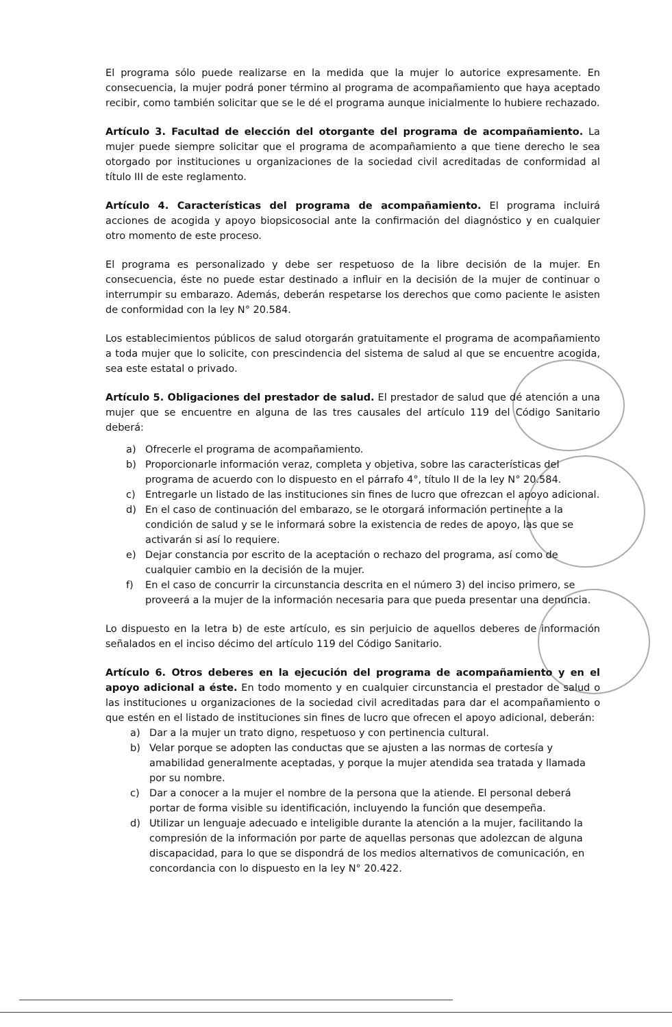El programa sólo puede realizarse en la medida que la mujer lo autorice expresamente. En consecuencia, la mujer podrá poner término al programa de acompañamiento que haya aceptado recibir, como también solicitar que se le dé el programa aunque inicialmente lo hubiere rechazado.
Artículo 3. Facultad de elección del otorgante del programa de acompañamiento. La mujer puede siempre solicitar que el programa de acompañamiento a que tiene derecho le sea otorgado por instituciones u organizaciones de la sociedad civil acreditadas de conformidad al título III de este reglamento.
Artículo 4. Características del programa de acompañamiento. El programa incluirá acciones de acogida y apoyo biopsicosocial ante la confirmación del diagnóstico y en cualquier otro momento de este proceso.
El programa es personalizado y debe ser respetuoso de la libre decisión de la mujer. En consecuencia, éste no puede estar destinado a influir en la decisión de la mujer de continuar o interrumpir su embarazo. Además, deberán respetarse los derechos que como paciente le asisten de conformidad con la ley N° 20.584.
Los establecimientos públicos de salud otorgarán gratuitamente el programa de acompañamiento a toda mujer que lo solicite, con prescindencia del sistema de salud al que se encuentre acogida, sea este estatal o privado.
Artículo 5. Obligaciones del prestador de salud. El prestador de salud que dé atención a una mujer que se encuentre en alguna de las tres causales del artículo 119 del Código Sanitario deberá:
a) Ofrecerle el programa de acompañamiento.
b) Proporcionarle información veraz, completa y objetiva, sobre las características del programa de acuerdo con lo dispuesto en el párrafo 4°, título II de la ley N° 20.584.
c) Entregarle un listado de las instituciones sin fines de lucro que ofrezcan el apoyo adicional.
d) En el caso de continuación del embarazo, se le otorgará información pertinente a la condición de salud y se le informará sobre la existencia de redes de apoyo, las que se activarán si así lo requiere.
e) Dejar constancia por escrito de la aceptación o rechazo del programa, así como de cualquier cambio en la decisión de la mujer.
f) En el caso de concurrir la circunstancia descrita en el número 3) del inciso primero, se proveerá a la mujer de la información necesaria para que pueda presentar una denuncia.
Lo dispuesto en la letra b) de este artículo, es sin perjuicio de aquellos deberes de información señalados en el inciso décimo del artículo 119 del Código Sanitario.
Artículo 6. Otros deberes en la ejecución del programa de acompañamiento y en el apoyo adicional a éste. En todo momento y en cualquier circunstancia el prestador de salud o las instituciones u organizaciones de la sociedad civil acreditadas para dar el acompañamiento o que estén en el listado de instituciones sin fines de lucro que ofrecen el apoyo adicional, deberán:
a) Dar a la mujer un trato digno, respetuoso y con pertinencia cultural.
b) Velar porque se adopten las conductas que se ajusten a las normas de cortesía y amabilidad generalmente aceptadas, y porque la mujer atendida sea tratada y llamada por su nombre.
c) Dar a conocer a la mujer el nombre de la persona que la atiende. El personal deberá portar de forma visible su identificación, incluyendo la función que desempeña.
d) Utilizar un lenguaje adecuado e inteligible durante la atención a la mujer, facilitando la compresión de la información por parte de aquellas personas que adolezcan de alguna discapacidad, para lo que se dispondrá de los medios alternativos de comunicación, en concordancia con lo dispuesto en la ley N° 20.422.